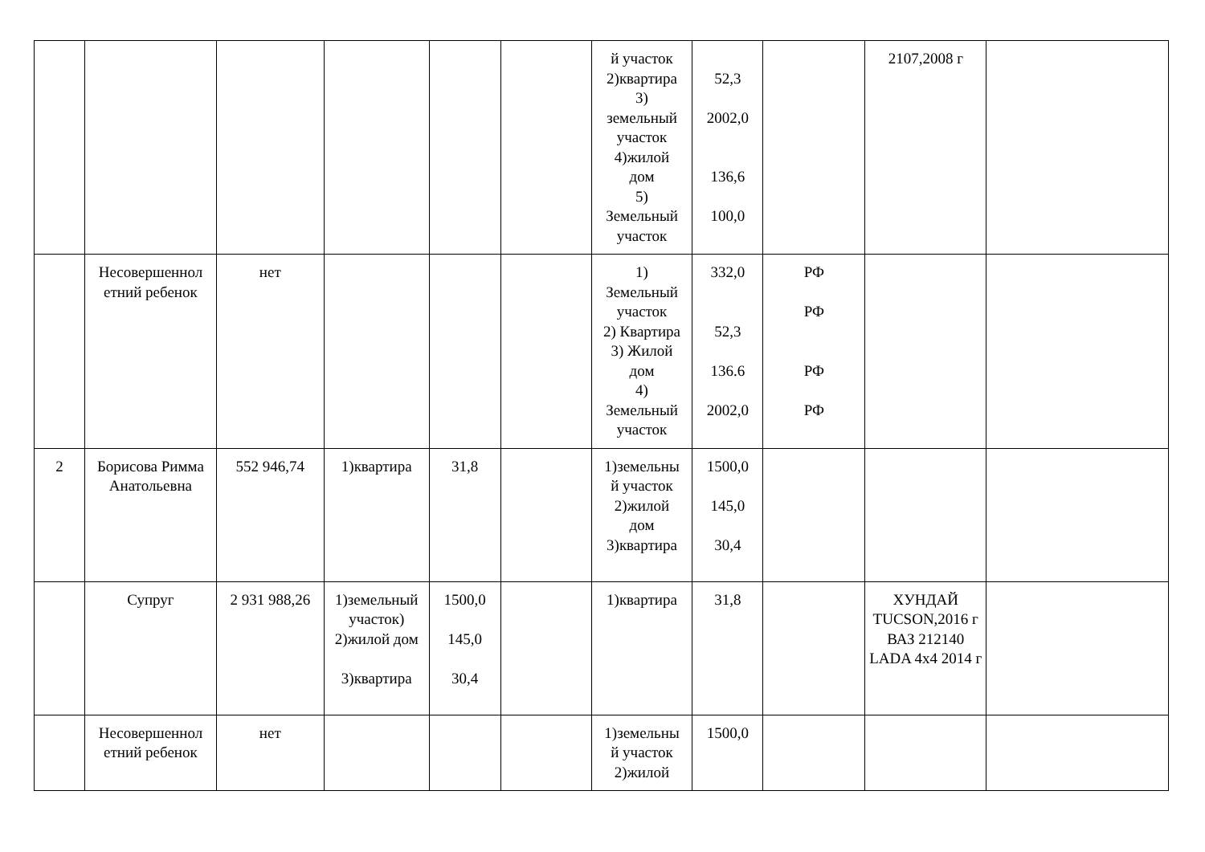| | | | | | | й участок 2)квартира 3) земельный участок 4)жилой дом 5) Земельный участок | 52,3 2002,0 136,6 100,0 | | 2107,2008 г | |
| | Несовершеннол етний ребенок | нет | | | | 1) Земельный участок 2) Квартира 3) Жилой дом 4) Земельный участок | 332,0 52,3 136.6 2002,0 | РФ РФ РФ РФ | | |
| 2 | Борисова Римма Анатольевна | 552 946,74 | 1)квартира | 31,8 | | 1)земельны й участок 2)жилой дом 3)квартира | 1500,0 145,0 30,4 | | | |
| | Супруг | 2 931 988,26 | 1)земельный участок) 2)жилой дом 3)квартира | 1500,0 145,0 30,4 | | 1)квартира | 31,8 | | ХУНДАЙ TUCSON,2016 г ВАЗ 212140 LADA 4x4 2014 г | |
| | Несовершеннол етний ребенок | нет | | | | 1)земельны й участок 2)жилой | 1500,0 | | | |